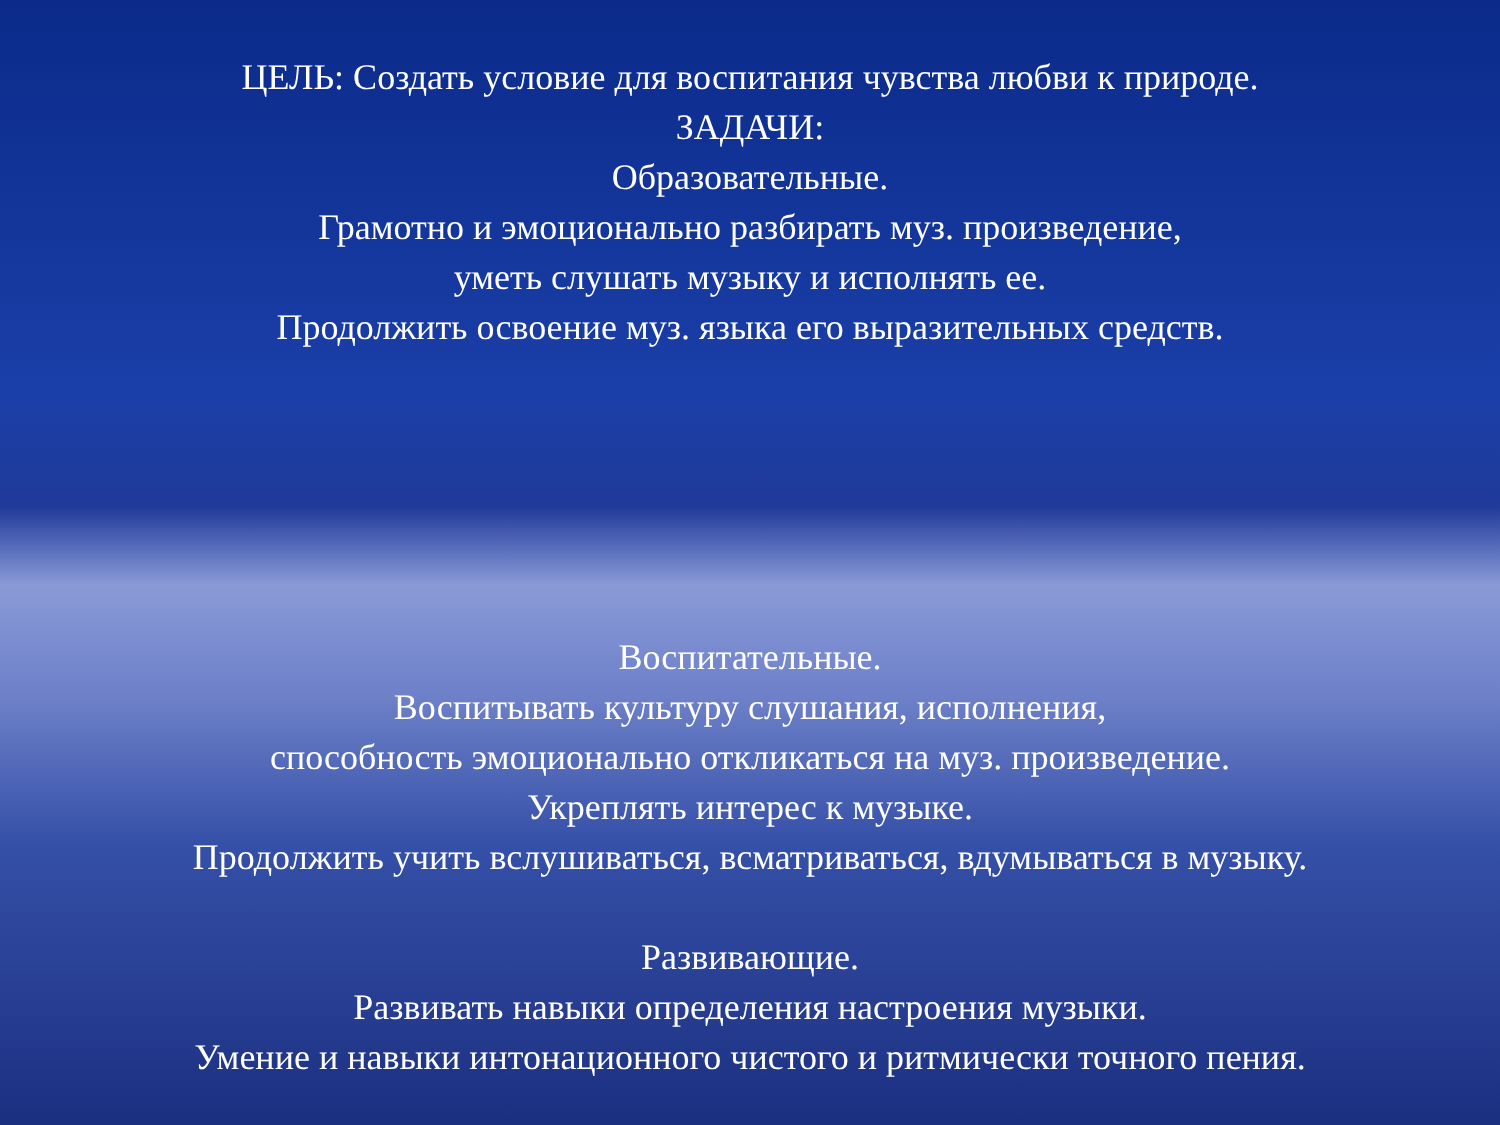ЦЕЛЬ: Создать условие для воспитания чувства любви к природе.
ЗАДАЧИ:
Образовательные.
Грамотно и эмоционально разбирать муз. произведение,
уметь слушать музыку и исполнять ее.
Продолжить освоение муз. языка его выразительных средств.
Воспитательные.
Воспитывать культуру слушания, исполнения,
способность эмоционально откликаться на муз. произведение.
Укреплять интерес к музыке.
Продолжить учить вслушиваться, всматриваться, вдумываться в музыку.
Развивающие.
Развивать навыки определения настроения музыки.
Умение и навыки интонационного чистого и ритмически точного пения.